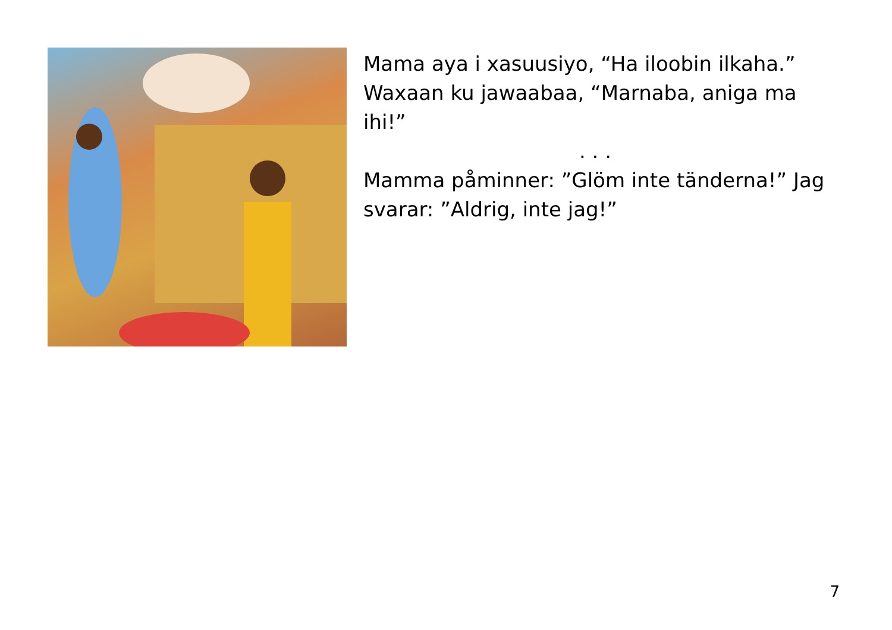Mama aya i xasuusiyo, “Ha iloobin ilkaha.” Waxaan ku jawaabaa, “Marnaba, aniga ma ihi!”
. . .
Mamma påminner: ”Glöm inte tänderna!” Jag svarar: ”Aldrig, inte jag!”
7